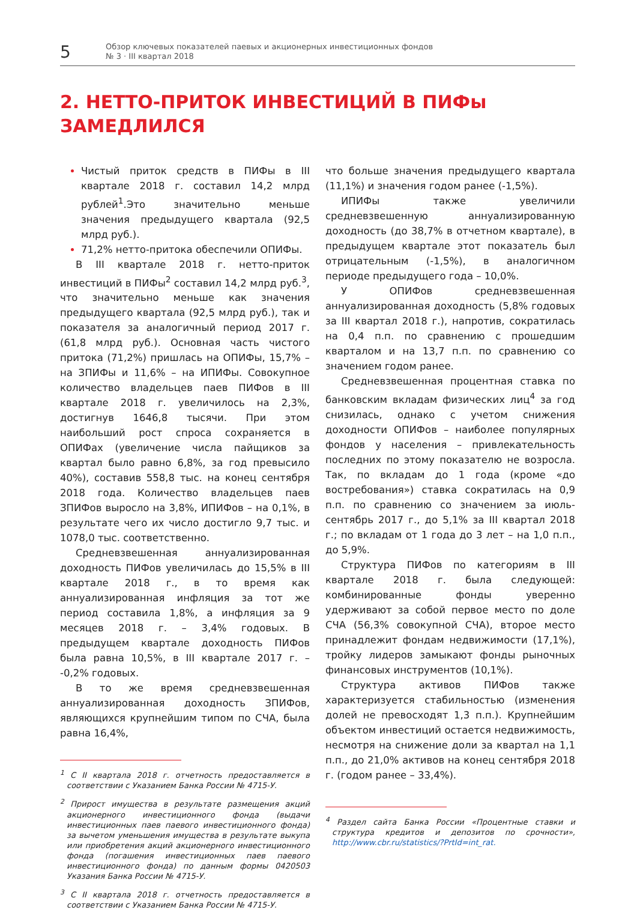5
Обзор ключевых показателей паевых и акционерных инвестиционных фондов
№ 3 · III квартал 2018
2. НЕТТО-ПРИТОК ИНВЕСТИЦИЙ В ПИФы
ЗАМЕДЛИЛСЯ
Чистый приток средств в ПИФы в III квартале 2018 г. составил 14,2 млрд рублей<sup>1</sup>.Это значительно меньше значения предыдущего квартала (92,5 млрд руб.).
71,2% нетто-притока обеспечили ОПИФы.
В III квартале 2018 г. нетто-приток инвестиций в ПИФы<sup>2</sup> составил 14,2 млрд руб.<sup>3</sup>, что значительно меньше как значения предыдущего квартала (92,5 млрд руб.), так и показателя за аналогичный период 2017 г. (61,8 млрд руб.). Основная часть чистого притока (71,2%) пришлась на ОПИФы, 15,7% – на ЗПИФы и 11,6% – на ИПИФы. Совокупное количество владельцев паев ПИФов в III квартале 2018 г. увеличилось на 2,3%, достигнув 1646,8 тысячи. При этом наибольший рост спроса сохраняется в ОПИФах (увеличение числа пайщиков за квартал было равно 6,8%, за год превысило 40%), составив 558,8 тыс. на конец сентября 2018 года. Количество владельцев паев ЗПИФов выросло на 3,8%, ИПИФов – на 0,1%, в результате чего их число достигло 9,7 тыс. и 1078,0 тыс. соответственно.
Средневзвешенная аннуализированная доходность ПИФов увеличилась до 15,5% в III квартале 2018 г., в то время как аннуализированная инфляция за тот же период составила 1,8%, а инфляция за 9 месяцев 2018 г. – 3,4% годовых. В предыдущем квартале доходность ПИФов была равна 10,5%, в III квартале 2017 г. – -0,2% годовых.
В то же время средневзвешенная аннуализированная доходность ЗПИФов, являющихся крупнейшим типом по СЧА, была равна 16,4%,
<sup>1</sup> С II квартала 2018 г. отчетность предоставляется в соответствии с Указанием Банка России № 4715-У.
<sup>2</sup> Прирост имущества в результате размещения акций акционерного инвестиционного фонда (выдачи инвестиционных паев паевого инвестиционного фонда) за вычетом уменьшения имущества в результате выкупа или приобретения акций акционерного инвестиционного фонда (погашения инвестиционных паев паевого инвестиционного фонда) по данным формы 0420503 Указания Банка России № 4715-У.
<sup>3</sup> С II квартала 2018 г. отчетность предоставляется в соответствии с Указанием Банка России № 4715-У.
что больше значения предыдущего квартала (11,1%) и значения годом ранее (-1,5%).
ИПИФы также увеличили средневзвешенную аннуализированную доходность (до 38,7% в отчетном квартале), в предыдущем квартале этот показатель был отрицательным (-1,5%), в аналогичном периоде предыдущего года – 10,0%.
У ОПИФов средневзвешенная аннуализированная доходность (5,8% годовых за III квартал 2018 г.), напротив, сократилась на 0,4 п.п. по сравнению с прошедшим кварталом и на 13,7 п.п. по сравнению со значением годом ранее.
Средневзвешенная процентная ставка по банковским вкладам физических лиц<sup>4</sup> за год снизилась, однако с учетом снижения доходности ОПИФов – наиболее популярных фондов у населения – привлекательность последних по этому показателю не возросла. Так, по вкладам до 1 года (кроме «до востребования») ставка сократилась на 0,9 п.п. по сравнению со значением за июль-сентябрь 2017 г., до 5,1% за III квартал 2018 г.; по вкладам от 1 года до 3 лет – на 1,0 п.п., до 5,9%.
Структура ПИФов по категориям в III квартале 2018 г. была следующей: комбинированные фонды уверенно удерживают за собой первое место по доле СЧА (56,3% совокупной СЧА), второе место принадлежит фондам недвижимости (17,1%), тройку лидеров замыкают фонды рыночных финансовых инструментов (10,1%).
Структура активов ПИФов также характеризуется стабильностью (изменения долей не превосходят 1,3 п.п.). Крупнейшим объектом инвестиций остается недвижимость, несмотря на снижение доли за квартал на 1,1 п.п., до 21,0% активов на конец сентября 2018 г. (годом ранее – 33,4%).
<sup>4</sup> Раздел сайта Банка России «Процентные ставки и структура кредитов и депозитов по срочности», http://www.cbr.ru/statistics/?PrtId=int_rat.